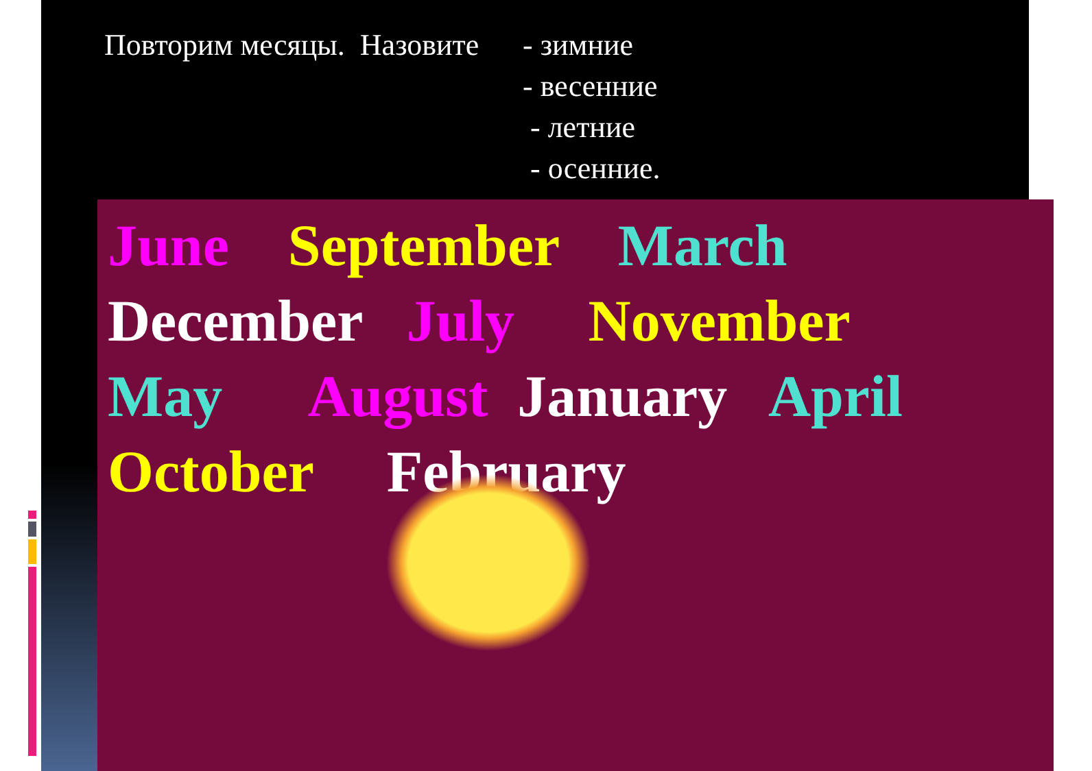Повторим месяцы. Назовите
- зимние
- весенние
- летние
- осенние.
June September March
December July November
May August January April
October February